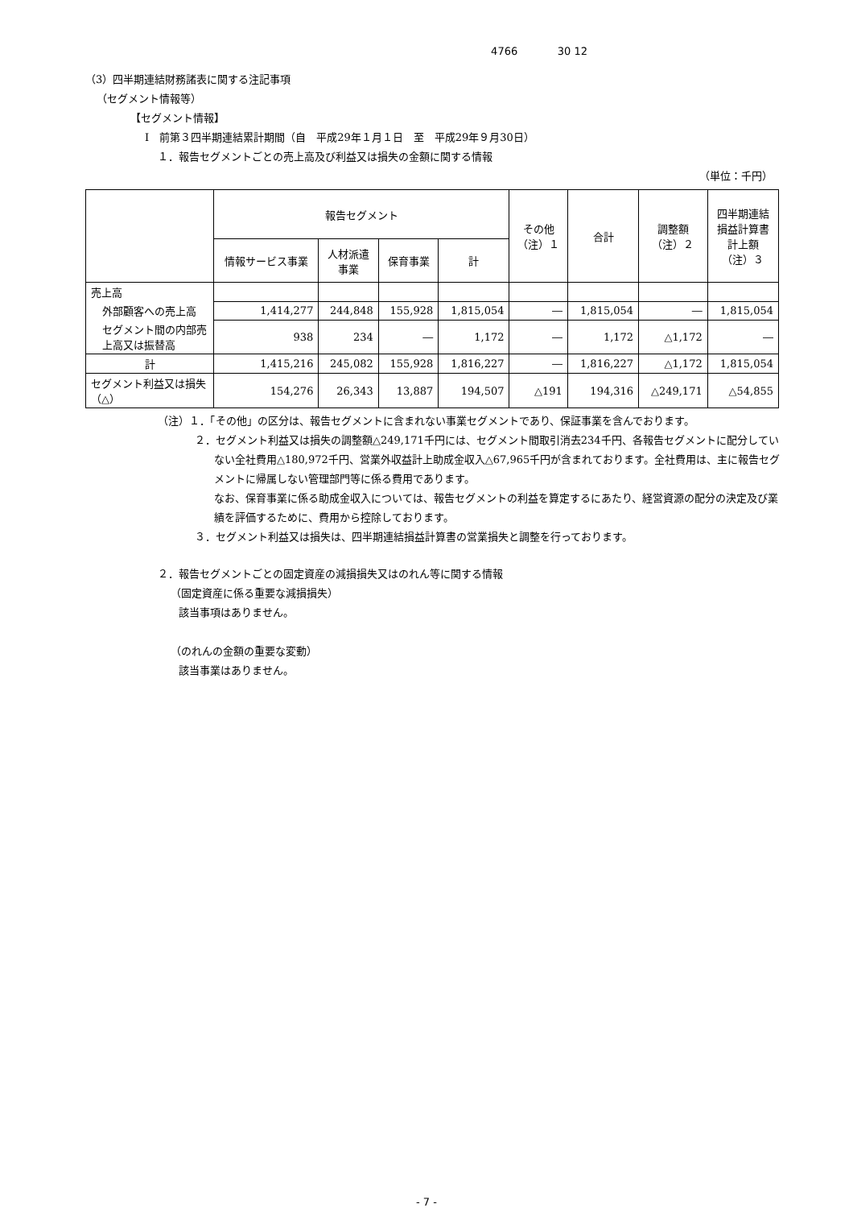4766 30 12
（3）四半期連結財務諸表に関する注記事項
（セグメント情報等）
【セグメント情報】
Ⅰ　前第３四半期連結累計期間（自　平成29年１月１日　至　平成29年９月30日）
１．報告セグメントごとの売上高及び利益又は損失の金額に関する情報
（単位：千円）
| | 報告セグメント | | | | その他 （注）１ | 合計 | 調整額 （注）２ | 四半期連結 損益計算書 計上額 （注）３ |
| --- | --- | --- | --- | --- | --- | --- | --- | --- |
| | 情報サービス事業 | 人材派遣 事業 | 保育事業 | 計 | | | | |
| 売上高 | | | | | | | | |
| 外部顧客への売上高 | 1,414,277 | 244,848 | 155,928 | 1,815,054 | ― | 1,815,054 | ― | 1,815,054 |
| セグメント間の内部売上高又は振替高 | 938 | 234 | ― | 1,172 | ― | 1,172 | △1,172 | ― |
| 計 | 1,415,216 | 245,082 | 155,928 | 1,816,227 | ― | 1,816,227 | △1,172 | 1,815,054 |
| セグメント利益又は損失（△） | 154,276 | 26,343 | 13,887 | 194,507 | △191 | 194,316 | △249,171 | △54,855 |
（注）１．「その他」の区分は、報告セグメントに含まれない事業セグメントであり、保証事業を含んでおります。
２．セグメント利益又は損失の調整額△249,171千円には、セグメント間取引消去234千円、各報告セグメントに配分していない全社費用△180,972千円、営業外収益計上助成金収入△67,965千円が含まれております。全社費用は、主に報告セグメントに帰属しない管理部門等に係る費用であります。
なお、保育事業に係る助成金収入については、報告セグメントの利益を算定するにあたり、経営資源の配分の決定及び業績を評価するために、費用から控除しております。
３．セグメント利益又は損失は、四半期連結損益計算書の営業損失と調整を行っております。
２．報告セグメントごとの固定資産の減損損失又はのれん等に関する情報
（固定資産に係る重要な減損損失）
該当事項はありません。
（のれんの金額の重要な変動）
該当事業はありません。
- 7 -